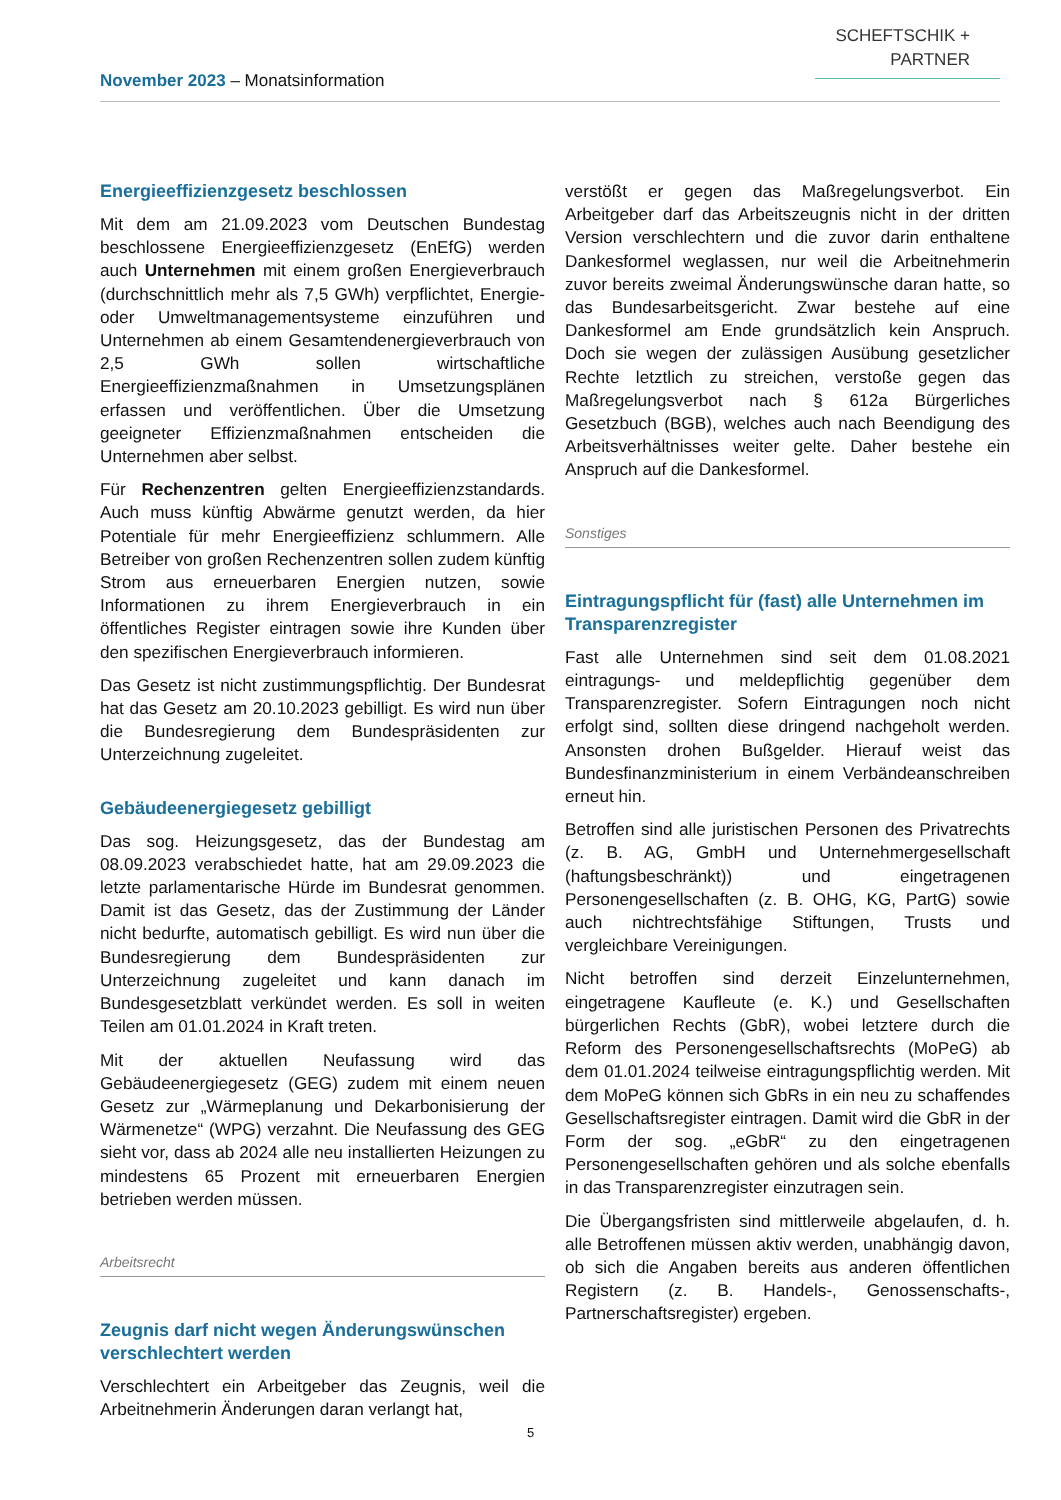November 2023 – Monatsinformation
SCHEFTSCHIK +
PARTNER
Energieeffizienzgesetz beschlossen
Mit dem am 21.09.2023 vom Deutschen Bundestag beschlossene Energieeffizienzgesetz (EnEfG) werden auch Unternehmen mit einem großen Energieverbrauch (durchschnittlich mehr als 7,5 GWh) verpflichtet, Energie- oder Umweltmanagementsysteme einzuführen und Unternehmen ab einem Gesamtendenergieverbrauch von 2,5 GWh sollen wirtschaftliche Energieeffizienzmaßnahmen in Umsetzungsplänen erfassen und veröffentlichen. Über die Umsetzung geeigneter Effizienzmaßnahmen entscheiden die Unternehmen aber selbst.
Für Rechenzentren gelten Energieeffizienzstandards. Auch muss künftig Abwärme genutzt werden, da hier Potentiale für mehr Energieeffizienz schlummern. Alle Betreiber von großen Rechenzentren sollen zudem künftig Strom aus erneuerbaren Energien nutzen, sowie Informationen zu ihrem Energieverbrauch in ein öffentliches Register eintragen sowie ihre Kunden über den spezifischen Energieverbrauch informieren.
Das Gesetz ist nicht zustimmungspflichtig. Der Bundesrat hat das Gesetz am 20.10.2023 gebilligt. Es wird nun über die Bundesregierung dem Bundespräsidenten zur Unterzeichnung zugeleitet.
Gebäudeenergiegesetz gebilligt
Das sog. Heizungsgesetz, das der Bundestag am 08.09.2023 verabschiedet hatte, hat am 29.09.2023 die letzte parlamentarische Hürde im Bundesrat genommen. Damit ist das Gesetz, das der Zustimmung der Länder nicht bedurfte, automatisch gebilligt. Es wird nun über die Bundesregierung dem Bundespräsidenten zur Unterzeichnung zugeleitet und kann danach im Bundesgesetzblatt verkündet werden. Es soll in weiten Teilen am 01.01.2024 in Kraft treten.
Mit der aktuellen Neufassung wird das Gebäudeenergiegesetz (GEG) zudem mit einem neuen Gesetz zur „Wärmeplanung und Dekarbonisierung der Wärmenetze“ (WPG) verzahnt. Die Neufassung des GEG sieht vor, dass ab 2024 alle neu installierten Heizungen zu mindestens 65 Prozent mit erneuerbaren Energien betrieben werden müssen.
Arbeitsrecht
Zeugnis darf nicht wegen Änderungswünschen verschlechtert werden
Verschlechtert ein Arbeitgeber das Zeugnis, weil die Arbeitnehmerin Änderungen daran verlangt hat,
verstößt er gegen das Maßregelungsverbot. Ein Arbeitgeber darf das Arbeitszeugnis nicht in der dritten Version verschlechtern und die zuvor darin enthaltene Dankesformel weglassen, nur weil die Arbeitnehmerin zuvor bereits zweimal Änderungswünsche daran hatte, so das Bundesarbeitsgericht. Zwar bestehe auf eine Dankesformel am Ende grundsätzlich kein Anspruch. Doch sie wegen der zulässigen Ausübung gesetzlicher Rechte letztlich zu streichen, verstoße gegen das Maßregelungsverbot nach § 612a Bürgerliches Gesetzbuch (BGB), welches auch nach Beendigung des Arbeitsverhältnisses weiter gelte. Daher bestehe ein Anspruch auf die Dankesformel.
Sonstiges
Eintragungspflicht für (fast) alle Unternehmen im Transparenzregister
Fast alle Unternehmen sind seit dem 01.08.2021 eintragungs- und meldepflichtig gegenüber dem Transparenzregister. Sofern Eintragungen noch nicht erfolgt sind, sollten diese dringend nachgeholt werden. Ansonsten drohen Bußgelder. Hierauf weist das Bundesfinanzministerium in einem Verbändeanschreiben erneut hin.
Betroffen sind alle juristischen Personen des Privatrechts (z. B. AG, GmbH und Unternehmergesellschaft (haftungsbeschränkt)) und eingetragenen Personengesellschaften (z. B. OHG, KG, PartG) sowie auch nichtrechtsfähige Stiftungen, Trusts und vergleichbare Vereinigungen.
Nicht betroffen sind derzeit Einzelunternehmen, eingetragene Kaufleute (e. K.) und Gesellschaften bürgerlichen Rechts (GbR), wobei letztere durch die Reform des Personengesellschaftsrechts (MoPeG) ab dem 01.01.2024 teilweise eintragungspflichtig werden. Mit dem MoPeG können sich GbRs in ein neu zu schaffendes Gesellschaftsregister eintragen. Damit wird die GbR in der Form der sog. „eGbR“ zu den eingetragenen Personengesellschaften gehören und als solche ebenfalls in das Transparenzregister einzutragen sein.
Die Übergangsfristen sind mittlerweile abgelaufen, d. h. alle Betroffenen müssen aktiv werden, unabhängig davon, ob sich die Angaben bereits aus anderen öffentlichen Registern (z. B. Handels-, Genossenschafts-, Partnerschaftsregister) ergeben.
5